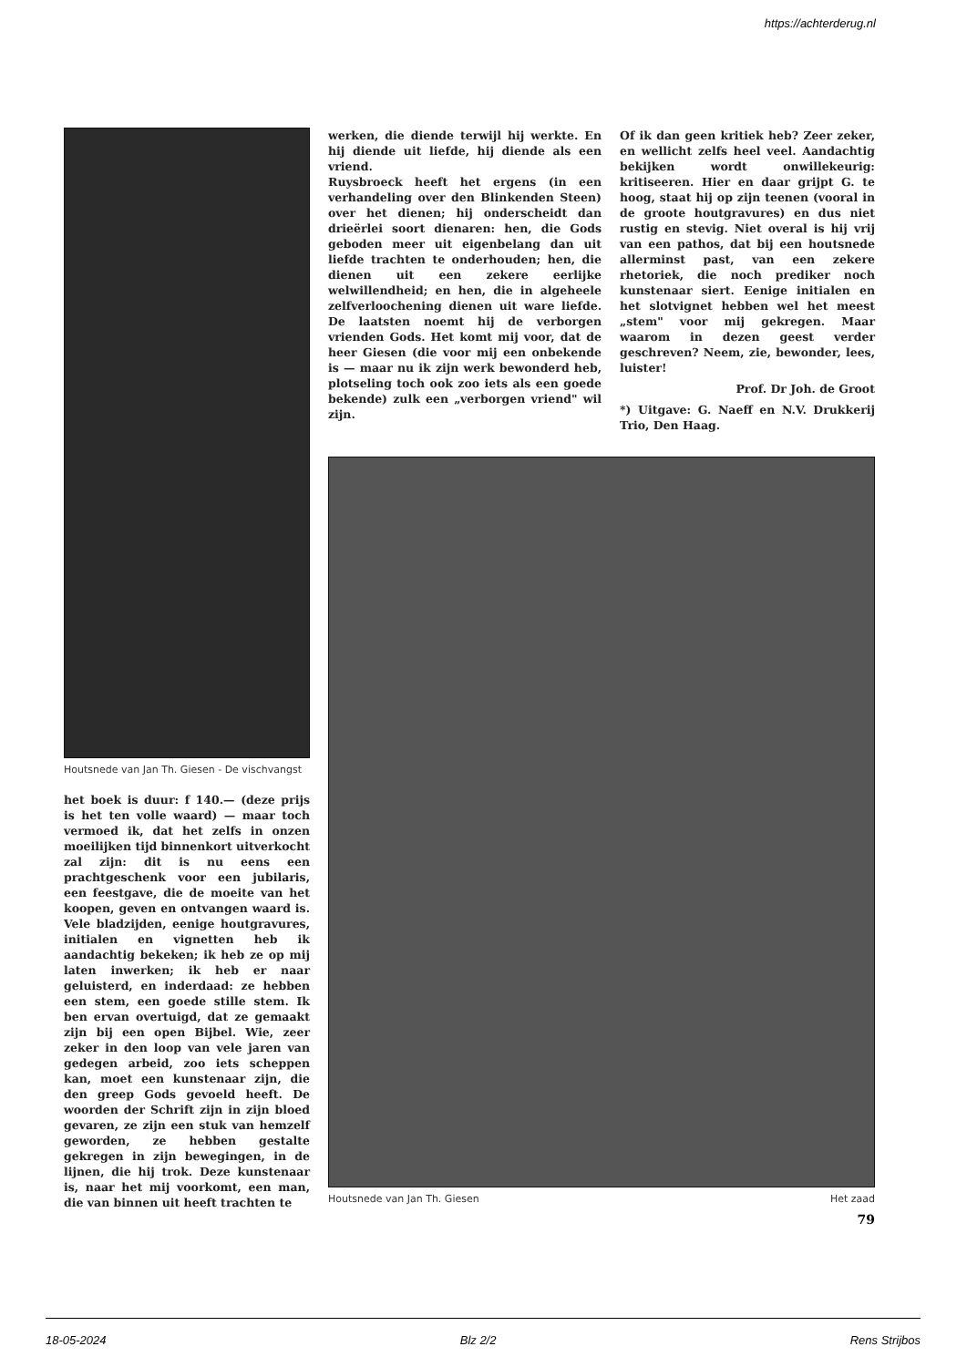https://achterderug.nl
Houtsnede van Jan Th. Giesen - De vischvangst
het boek is duur: f 140.— (deze prijs is het ten volle waard) — maar toch vermoed ik, dat het zelfs in onzen moeilijken tijd binnenkort uitverkocht zal zijn: dit is nu eens een prachtgeschenk voor een jubilaris, een feestgave, die de moeite van het koopen, geven en ontvangen waard is. Vele bladzijden, eenige houtgravures, initialen en vignetten heb ik aandachtig bekeken; ik heb ze op mij laten inwerken; ik heb er naar geluisterd, en inderdaad: ze hebben een stem, een goede stille stem. Ik ben ervan overtuigd, dat ze gemaakt zijn bij een open Bijbel. Wie, zeer zeker in den loop van vele jaren van gedegen arbeid, zoo iets scheppen kan, moet een kunstenaar zijn, die den greep Gods gevoeld heeft. De woorden der Schrift zijn in zijn bloed gevaren, ze zijn een stuk van hemzelf geworden, ze hebben gestalte gekregen in zijn bewegingen, in de lijnen, die hij trok. Deze kunstenaar is, naar het mij voorkomt, een man, die van binnen uit heeft trachten te
werken, die diende terwijl hij werkte. En hij diende uit liefde, hij diende als een vriend.
Ruysbroeck heeft het ergens (in een verhandeling over den Blinkenden Steen) over het dienen; hij onderscheidt dan drieërlei soort dienaren: hen, die Gods geboden meer uit eigenbelang dan uit liefde trachten te onderhouden; hen, die dienen uit een zekere eerlijke welwillendheid; en hen, die in algeheele zelfverloochening dienen uit ware liefde. De laatsten noemt hij de verborgen vrienden Gods. Het komt mij voor, dat de heer Giesen (die voor mij een onbekende is — maar nu ik zijn werk bewonderd heb, plotseling toch ook zoo iets als een goede bekende) zulk een „verborgen vriend" wil zijn.
Of ik dan geen kritiek heb? Zeer zeker, en wellicht zelfs heel veel. Aandachtig bekijken wordt onwillekeurig: kritiseeren. Hier en daar grijpt G. te hoog, staat hij op zijn teenen (vooral in de groote houtgravures) en dus niet rustig en stevig. Niet overal is hij vrij van een pathos, dat bij een houtsnede allerminst past, van een zekere rhetoriek, die noch prediker noch kunstenaar siert. Eenige initialen en het slotvignet hebben wel het meest „stem" voor mij gekregen. Maar waarom in dezen geest verder geschreven? Neem, zie, bewonder, lees, luister!
Prof. Dr Joh. de Groot
*) Uitgave: G. Naeff en N.V. Drukkerij Trio, Den Haag.
Houtsnede van Jan Th. Giesen Het zaad
79
18-05-2024 Blz 2/2 Rens Strijbos